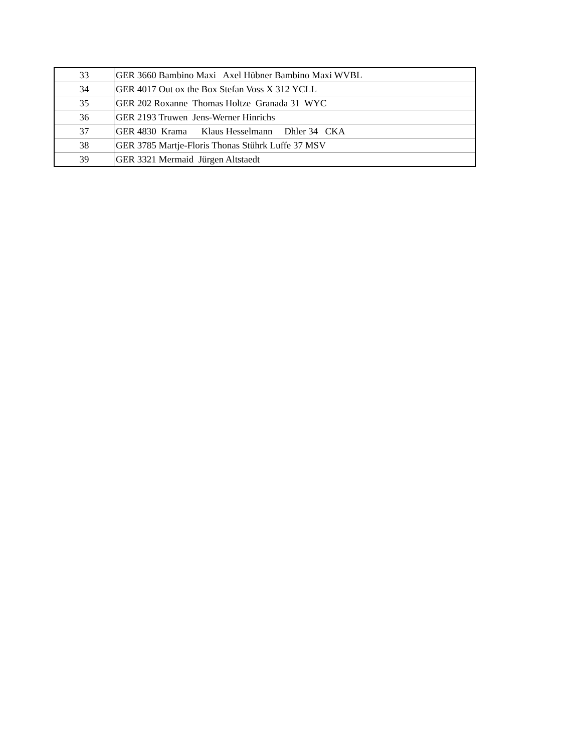| 33 | GER 3660 Bambino Maxi Axel Hübner Bambino Maxi WVBL |
| 34 | GER 4017 Out ox the Box Stefan Voss X 312 YCLL |
| 35 | GER 202 Roxanne Thomas Holtze Granada 31 WYC |
| 36 | GER 2193 Truwen Jens-Werner Hinrichs |
| 37 | GER 4830 Krama Klaus Hesselmann Dhler 34 CKA |
| 38 | GER 3785 Martje-Floris Thonas Stührk Luffe 37 MSV |
| 39 | GER 3321 Mermaid Jürgen Altstaedt |